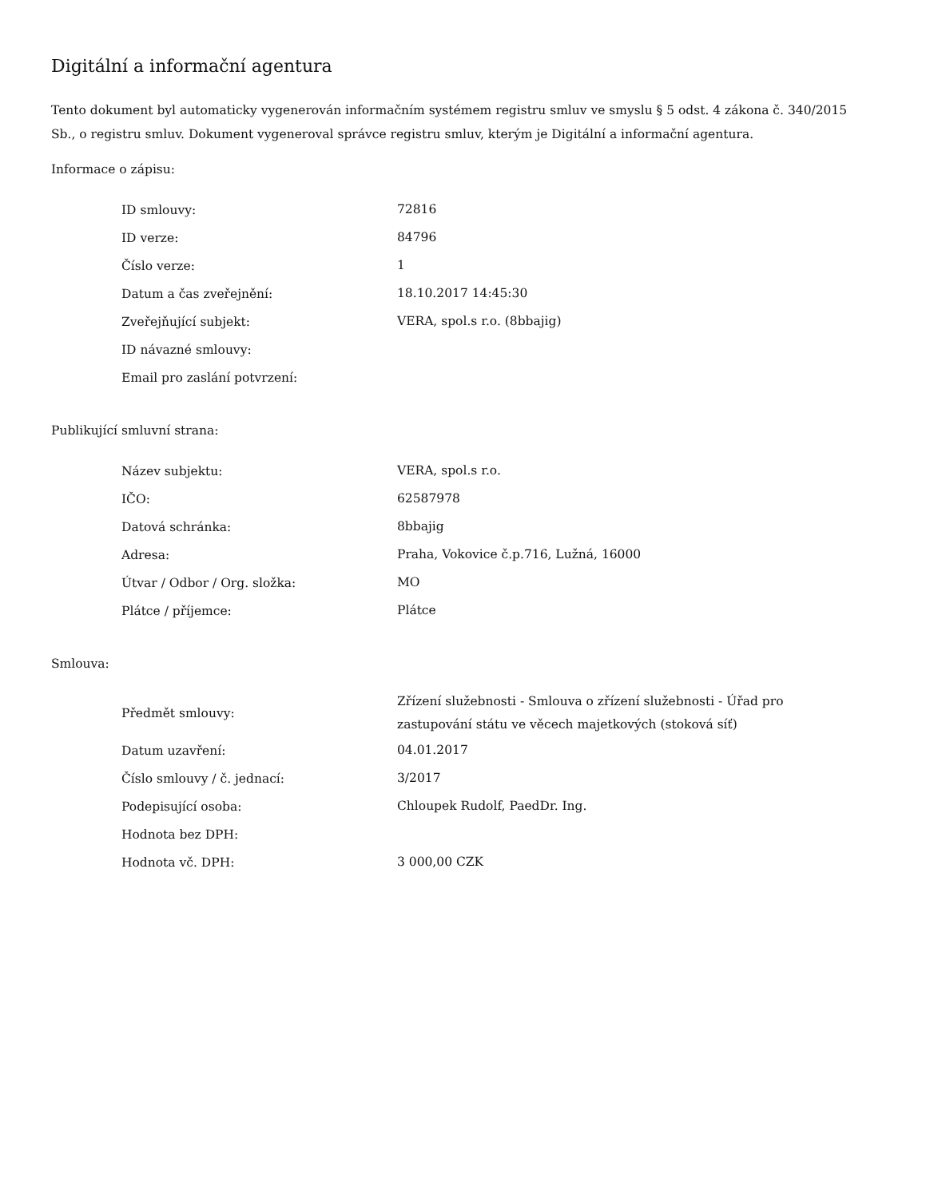Digitální a informační agentura
Tento dokument byl automaticky vygenerován informačním systémem registru smluv ve smyslu § 5 odst. 4 zákona č. 340/2015 Sb., o registru smluv. Dokument vygeneroval správce registru smluv, kterým je Digitální a informační agentura.
Informace o zápisu:
| ID smlouvy: | 72816 |
| ID verze: | 84796 |
| Číslo verze: | 1 |
| Datum a čas zveřejnění: | 18.10.2017 14:45:30 |
| Zveřejňující subjekt: | VERA, spol.s r.o. (8bbajig) |
| ID návazné smlouvy: | |
| Email pro zaslání potvrzení: | |
Publikující smluvní strana:
| Název subjektu: | VERA, spol.s r.o. |
| IČO: | 62587978 |
| Datová schránka: | 8bbajig |
| Adresa: | Praha, Vokovice č.p.716, Lužná, 16000 |
| Útvar / Odbor / Org. složka: | MO |
| Plátce / příjemce: | Plátce |
Smlouva:
| Předmět smlouvy: | Zřízení služebnosti - Smlouva o zřízení služebnosti - Úřad pro zastupování státu ve věcech majetkových (stoková síť) |
| Datum uzavření: | 04.01.2017 |
| Číslo smlouvy / č. jednací: | 3/2017 |
| Podepisující osoba: | Chloupek Rudolf, PaedDr. Ing. |
| Hodnota bez DPH: | |
| Hodnota vč. DPH: | 3 000,00 CZK |